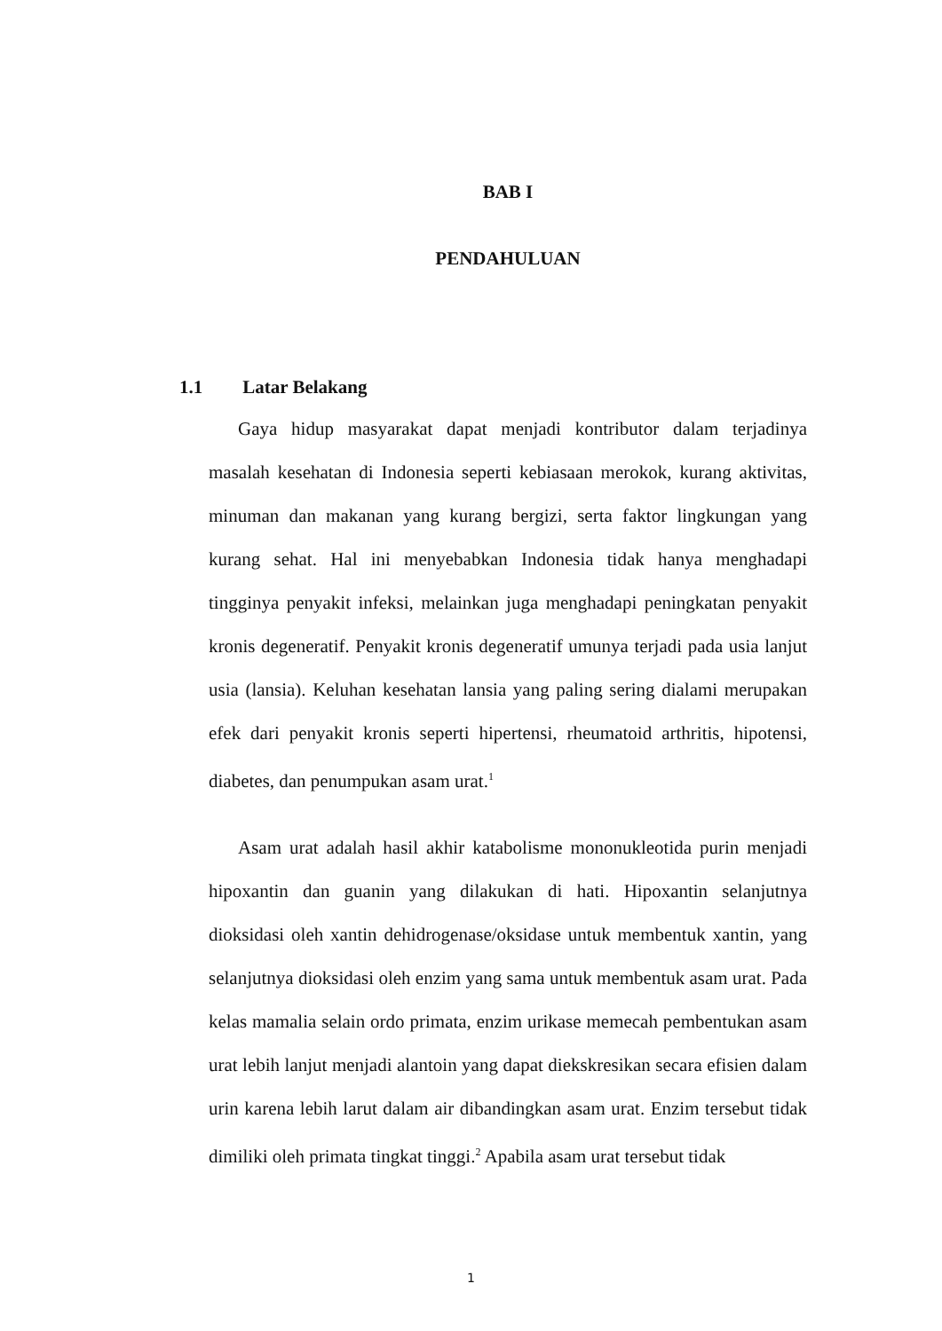BAB I
PENDAHULUAN
1.1 Latar Belakang
Gaya hidup masyarakat dapat menjadi kontributor dalam terjadinya masalah kesehatan di Indonesia seperti kebiasaan merokok, kurang aktivitas, minuman dan makanan yang kurang bergizi, serta faktor lingkungan yang kurang sehat. Hal ini menyebabkan Indonesia tidak hanya menghadapi tingginya penyakit infeksi, melainkan juga menghadapi peningkatan penyakit kronis degeneratif. Penyakit kronis degeneratif umunya terjadi pada usia lanjut usia (lansia). Keluhan kesehatan lansia yang paling sering dialami merupakan efek dari penyakit kronis seperti hipertensi, rheumatoid arthritis, hipotensi, diabetes, dan penumpukan asam urat.<sup>1</sup>
Asam urat adalah hasil akhir katabolisme mononukleotida purin menjadi hipoxantin dan guanin yang dilakukan di hati. Hipoxantin selanjutnya dioksidasi oleh xantin dehidrogenase/oksidase untuk membentuk xantin, yang selanjutnya dioksidasi oleh enzim yang sama untuk membentuk asam urat. Pada kelas mamalia selain ordo primata, enzim urikase memecah pembentukan asam urat lebih lanjut menjadi alantoin yang dapat diekskresikan secara efisien dalam urin karena lebih larut dalam air dibandingkan asam urat. Enzim tersebut tidak dimiliki oleh primata tingkat tinggi.<sup>2</sup> Apabila asam urat tersebut tidak
1